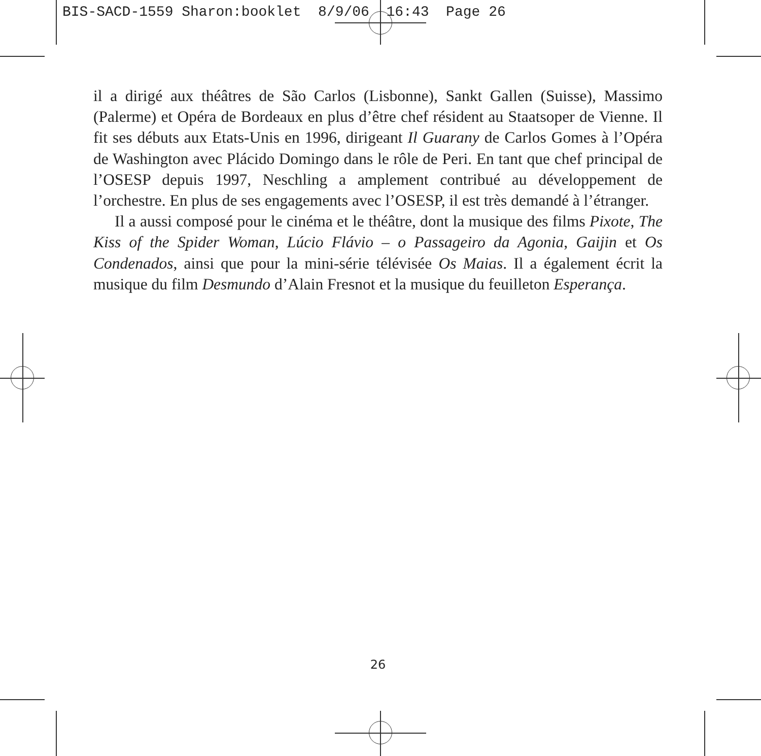BIS-SACD-1559 Sharon:booklet 8/9/06 16:43 Page 26
il a dirigé aux théâtres de São Carlos (Lisbonne), Sankt Gallen (Suisse), Massimo (Palerme) et Opéra de Bordeaux en plus d’être chef résident au Staatsoper de Vienne. Il fit ses débuts aux Etats-Unis en 1996, dirigeant Il Guarany de Carlos Gomes à l’Opéra de Washington avec Plácido Domingo dans le rôle de Peri. En tant que chef principal de l’OSESP depuis 1997, Neschling a amplement contribué au développement de l’orchestre. En plus de ses engagements avec l’OSESP, il est très demandé à l’étranger.
Il a aussi composé pour le cinéma et le théâtre, dont la musique des films Pixote, The Kiss of the Spider Woman, Lúcio Flávio – o Passageiro da Agonia, Gaijin et Os Condenados, ainsi que pour la mini-série télévisée Os Maias. Il a également écrit la musique du film Desmundo d’Alain Fresnot et la musique du feuilleton Esperança.
26